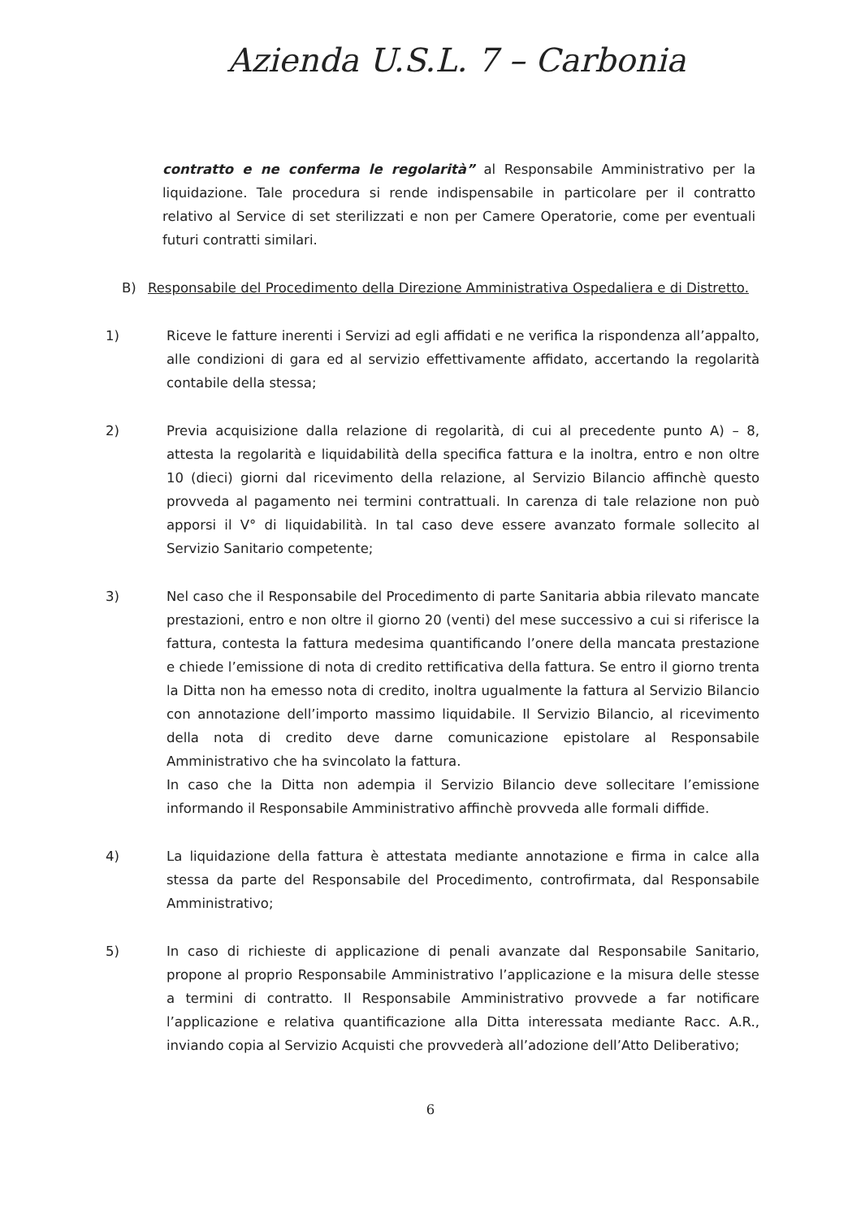Azienda U.S.L. 7 – Carbonia
contratto e ne conferma le regolarità” al Responsabile Amministrativo per la liquidazione. Tale procedura si rende indispensabile in particolare per il contratto relativo al Service di set sterilizzati e non per Camere Operatorie, come per eventuali futuri contratti similari.
B) Responsabile del Procedimento della Direzione Amministrativa Ospedaliera e di Distretto.
1) Riceve le fatture inerenti i Servizi ad egli affidati e ne verifica la rispondenza all’appalto, alle condizioni di gara ed al servizio effettivamente affidato, accertando la regolarità contabile della stessa;
2) Previa acquisizione dalla relazione di regolarità, di cui al precedente punto A) – 8, attesta la regolarità e liquidabilità della specifica fattura e la inoltra, entro e non oltre 10 (dieci) giorni dal ricevimento della relazione, al Servizio Bilancio affinchè questo provveda al pagamento nei termini contrattuali. In carenza di tale relazione non può apporsi il V° di liquidabilità. In tal caso deve essere avanzato formale sollecito al Servizio Sanitario competente;
3) Nel caso che il Responsabile del Procedimento di parte Sanitaria abbia rilevato mancate prestazioni, entro e non oltre il giorno 20 (venti) del mese successivo a cui si riferisce la fattura, contesta la fattura medesima quantificando l’onere della mancata prestazione e chiede l’emissione di nota di credito rettificativa della fattura. Se entro il giorno trenta la Ditta non ha emesso nota di credito, inoltra ugualmente la fattura al Servizio Bilancio con annotazione dell’importo massimo liquidabile. Il Servizio Bilancio, al ricevimento della nota di credito deve darne comunicazione epistolare al Responsabile Amministrativo che ha svincolato la fattura.
In caso che la Ditta non adempia il Servizio Bilancio deve sollecitare l’emissione informando il Responsabile Amministrativo affinchè provveda alle formali diffide.
4) La liquidazione della fattura è attestata mediante annotazione e firma in calce alla stessa da parte del Responsabile del Procedimento, controfirmata, dal Responsabile Amministrativo;
5) In caso di richieste di applicazione di penali avanzate dal Responsabile Sanitario, propone al proprio Responsabile Amministrativo l’applicazione e la misura delle stesse a termini di contratto. Il Responsabile Amministrativo provvede a far notificare l’applicazione e relativa quantificazione alla Ditta interessata mediante Racc. A.R., inviando copia al Servizio Acquisti che provvederà all’adozione dell’Atto Deliberativo;
6